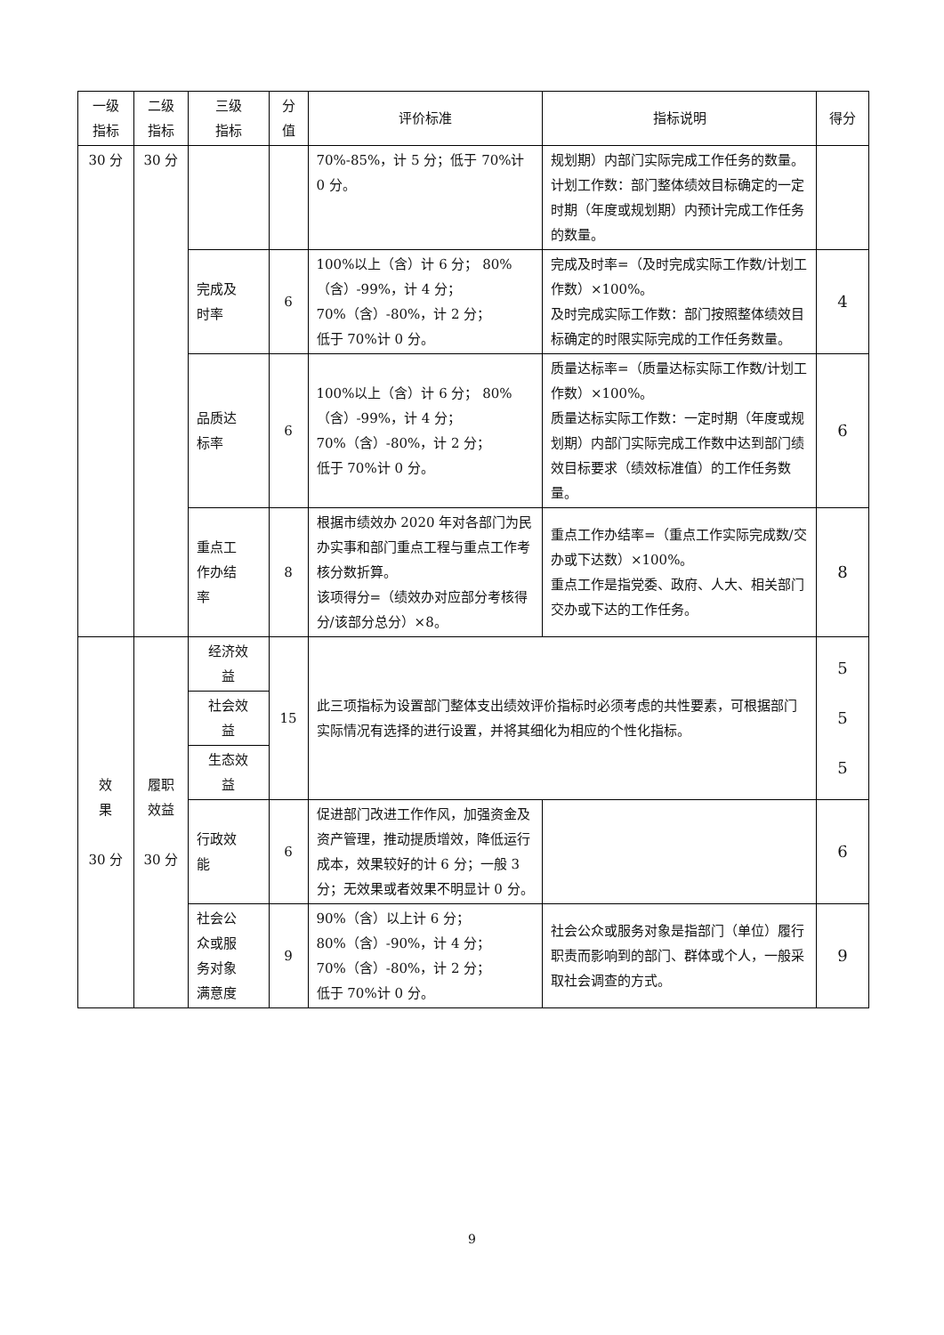| 一级 指标 | 二级 指标 | 三级 指标 | 分 值 | 评价标准 | 指标说明 | 得分 |
| --- | --- | --- | --- | --- | --- | --- |
| 30 分 | 30 分 | | | 70%-85%，计 5 分；低于 70%计 0 分。 | 规划期）内部门实际完成工作任务的数量。 计划工作数：部门整体绩效目标确定的一定时期（年度或规划期）内预计完成工作任务的数量。 | |
| | | 完成及 时率 | 6 | 100%以上（含）计 6 分； 80%（含）-99%，计 4 分； 70%（含）-80%，计 2 分； 低于 70%计 0 分。 | 完成及时率=（及时完成实际工作数/计划工作数）×100%。 及时完成实际工作数：部门按照整体绩效目标确定的时限实际完成的工作任务数量。 | 4 |
| | | 品质达 标率 | 6 | 100%以上（含）计 6 分； 80%（含）-99%，计 4 分； 70%（含）-80%，计 2 分； 低于 70%计 0 分。 | 质量达标率=（质量达标实际工作数/计划工作数）×100%。 质量达标实际工作数：一定时期（年度或规划期）内部门实际完成工作数中达到部门绩效目标要求（绩效标准值）的工作任务数量。 | 6 |
| | | 重点工 作办结 率 | 8 | 根据市绩效办 2020 年对各部门为民办实事和部门重点工程与重点工作考核分数折算。 该项得分=（绩效办对应部分考核得分/该部分总分）×8。 | 重点工作办结率=（重点工作实际完成数/交办或下达数）×100%。 重点工作是指党委、政府、人大、相关部门交办或下达的工作任务。 | 8 |
| 效 果 30 分 | 履职 效益 30 分 | 经济效 益 | 15 | 此三项指标为设置部门整体支出绩效评价指标时必须考虑的共性要素，可根据部门实际情况有选择的进行设置，并将其细化为相应的个性化指标。 | | 5 5 5 |
| | | 社会效 益 | | | | |
| | | 生态效 益 | | | | |
| | | 行政效 能 | 6 | 促进部门改进工作作风，加强资金及资产管理，推动提质增效，降低运行成本，效果较好的计 6 分；一般 3 分；无效果或者效果不明显计 0 分。 | | 6 |
| | | 社会公 众或服 务对象 满意度 | 9 | 90%（含）以上计 6 分； 80%（含）-90%，计 4 分； 70%（含）-80%，计 2 分； 低于 70%计 0 分。 | 社会公众或服务对象是指部门（单位）履行职责而影响到的部门、群体或个人，一般采取社会调查的方式。 | 9 |
9